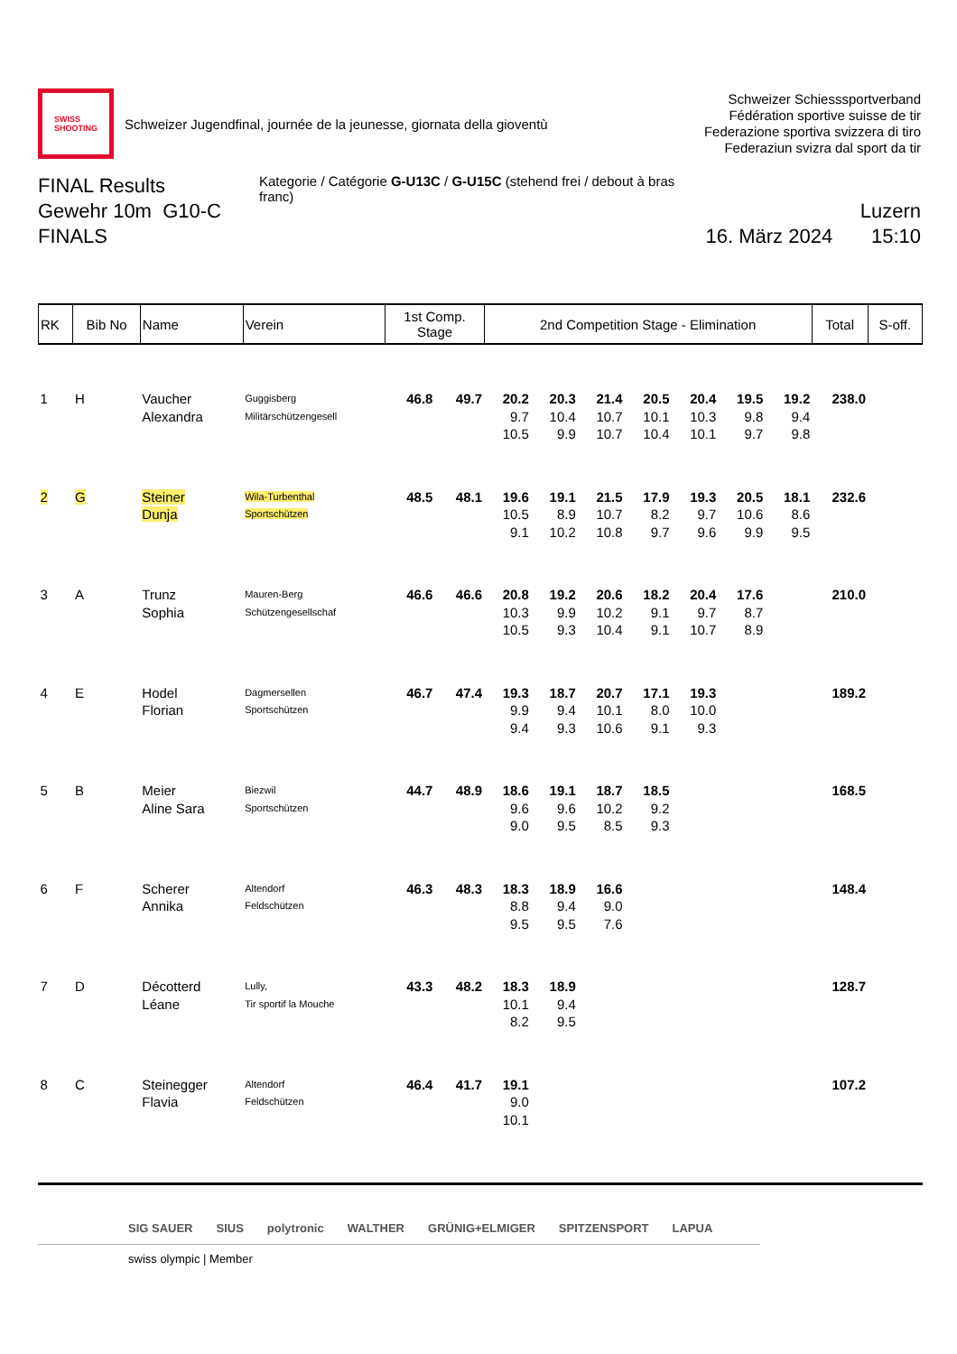SWISS
SHOOTING
Schweizer Jugendfinal, journée de la jeunesse, giornata della gioventù
Schweizer Schiesssportverband
Fédération sportive suisse de tir
Federazione sportiva svizzera di tiro
Federaziun svizra dal sport da tir
FINAL Results
Gewehr 10m G10-C
FINALS
Kategorie / Catégorie G-U13C / G-U15C (stehend frei / debout à bras franc)
Luzern
16. März 2024 15:10
| RK | Bib No | Name | Verein | 1st Comp. Stage | | 2nd Competition Stage - Elimination | | | | | | | Total | S-off. |
| --- | --- | --- | --- | --- | --- | --- | --- | --- | --- | --- | --- | --- | --- | --- |
| 1 | H | Vaucher Alexandra | Guggisberg Militärschützengesell | 46.8 | 49.7 | 20.2 9.7 10.5 | 20.3 10.4 9.9 | 21.4 10.7 10.7 | 20.5 10.1 10.4 | 20.4 10.3 10.1 | 19.5 9.8 9.7 | 19.2 9.4 9.8 | 238.0 | |
| 2 | G | Steiner Dunja | Wila-Turbenthal Sportschützen | 48.5 | 48.1 | 19.6 10.5 9.1 | 19.1 8.9 10.2 | 21.5 10.7 10.8 | 17.9 8.2 9.7 | 19.3 9.7 9.6 | 20.5 10.6 9.9 | 18.1 8.6 9.5 | 232.6 | |
| 3 | A | Trunz Sophia | Mauren-Berg Schützengesellschaf | 46.6 | 46.6 | 20.8 10.3 10.5 | 19.2 9.9 9.3 | 20.6 10.2 10.4 | 18.2 9.1 9.1 | 20.4 9.7 10.7 | 17.6 8.7 8.9 | | 210.0 | |
| 4 | E | Hodel Florian | Dagmersellen Sportschützen | 46.7 | 47.4 | 19.3 9.9 9.4 | 18.7 9.4 9.3 | 20.7 10.1 10.6 | 17.1 8.0 9.1 | 19.3 10.0 9.3 | | | 189.2 | |
| 5 | B | Meier Aline Sara | Biezwil Sportschützen | 44.7 | 48.9 | 18.6 9.6 9.0 | 19.1 9.6 9.5 | 18.7 10.2 8.5 | 18.5 9.2 9.3 | | | | 168.5 | |
| 6 | F | Scherer Annika | Altendorf Feldschützen | 46.3 | 48.3 | 18.3 8.8 9.5 | 18.9 9.4 9.5 | 16.6 9.0 7.6 | | | | | 148.4 | |
| 7 | D | Décotterd Léane | Lully, Tir sportif la Mouche | 43.3 | 48.2 | 18.3 10.1 8.2 | 18.9 9.4 9.5 | | | | | | 128.7 | |
| 8 | C | Steinegger Flavia | Altendorf Feldschützen | 46.4 | 41.7 | 19.1 9.0 10.1 | | | | | | | 107.2 | |
SIG SAUER SIUS polytronic WALTHER GRÜNIG+ELMIGER SPITZENSPORT LAPUA
swiss olympic | Member